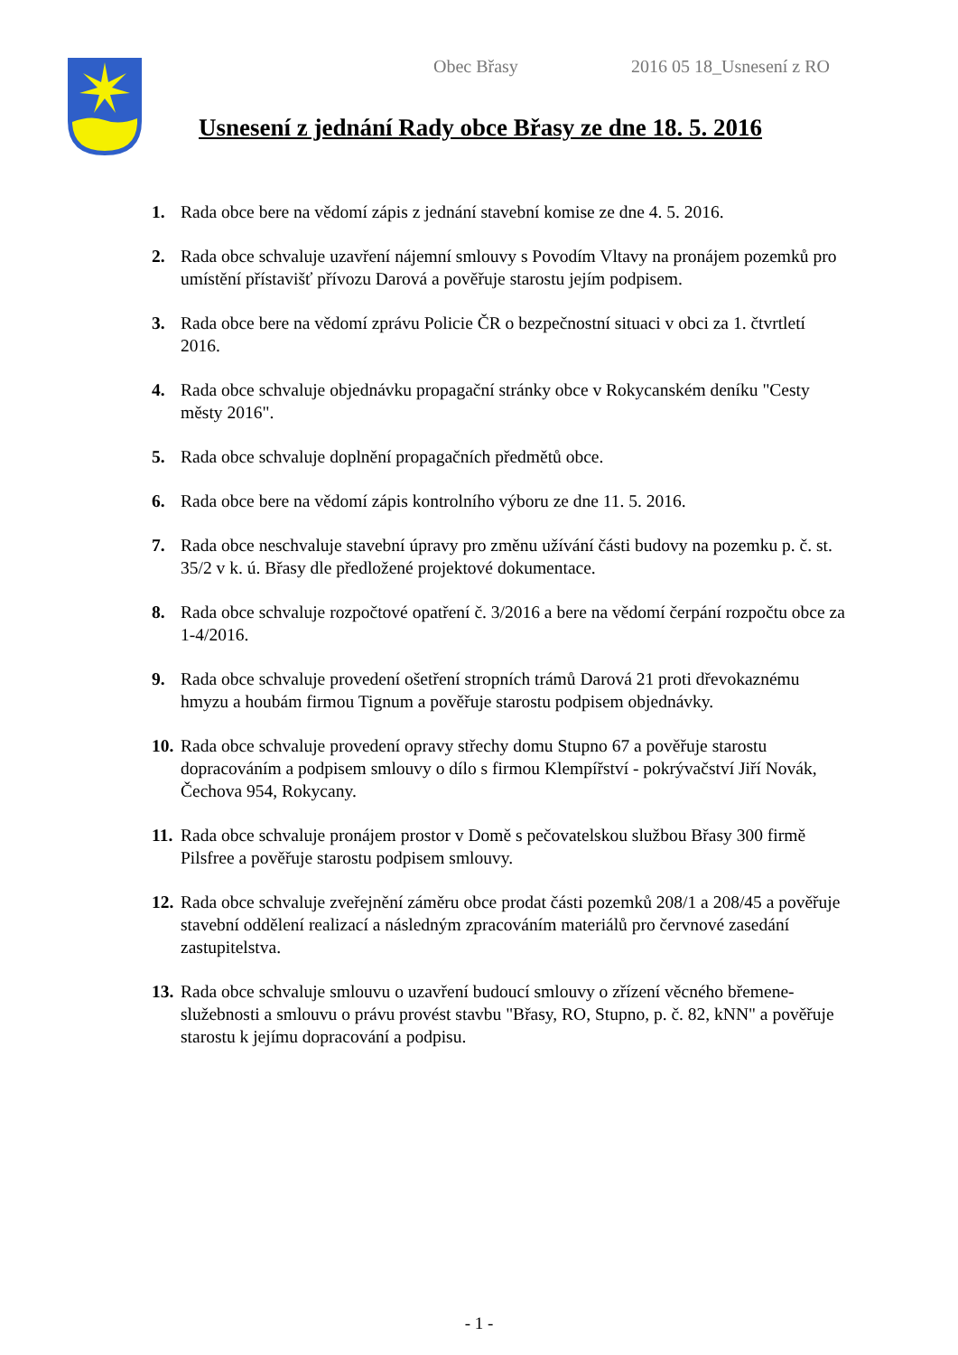Obec Břasy 2016 05 18_Usnesení z RO
Usnesení z jednání Rady obce Břasy ze dne 18. 5. 2016
1. Rada obce bere na vědomí zápis z jednání stavební komise ze dne 4. 5. 2016.
2. Rada obce schvaluje uzavření nájemní smlouvy s Povodím Vltavy na pronájem pozemků pro umístění přístavišť přívozu Darová a pověřuje starostu jejím podpisem.
3. Rada obce bere na vědomí zprávu Policie ČR o bezpečnostní situaci v obci za 1. čtvrtletí 2016.
4. Rada obce schvaluje objednávku propagační stránky obce v Rokycanském deníku "Cesty městy 2016".
5. Rada obce schvaluje doplnění propagačních předmětů obce.
6. Rada obce bere na vědomí zápis kontrolního výboru ze dne 11. 5. 2016.
7. Rada obce neschvaluje stavební úpravy pro změnu užívání části budovy na pozemku p. č. st. 35/2 v k. ú. Břasy dle předložené projektové dokumentace.
8. Rada obce schvaluje rozpočtové opatření č. 3/2016 a bere na vědomí čerpání rozpočtu obce za 1-4/2016.
9. Rada obce schvaluje provedení ošetření stropních trámů Darová 21 proti dřevokaznému hmyzu a houbám firmou Tignum a pověřuje starostu podpisem objednávky.
10. Rada obce schvaluje provedení opravy střechy domu Stupno 67 a pověřuje starostu dopracováním a podpisem smlouvy o dílo s firmou Klempířství - pokrývačství Jiří Novák, Čechova 954, Rokycany.
11. Rada obce schvaluje pronájem prostor v Domě s pečovatelskou službou Břasy 300 firmě Pilsfree a pověřuje starostu podpisem smlouvy.
12. Rada obce schvaluje zveřejnění záměru obce prodat části pozemků 208/1 a 208/45 a pověřuje stavební oddělení realizací a následným zpracováním materiálů pro červnové zasedání zastupitelstva.
13. Rada obce schvaluje smlouvu o uzavření budoucí smlouvy o zřízení věcného břemene-služebnosti a smlouvu o právu provést stavbu "Břasy, RO, Stupno, p. č. 82, kNN" a pověřuje starostu k jejímu dopracování a podpisu.
- 1 -